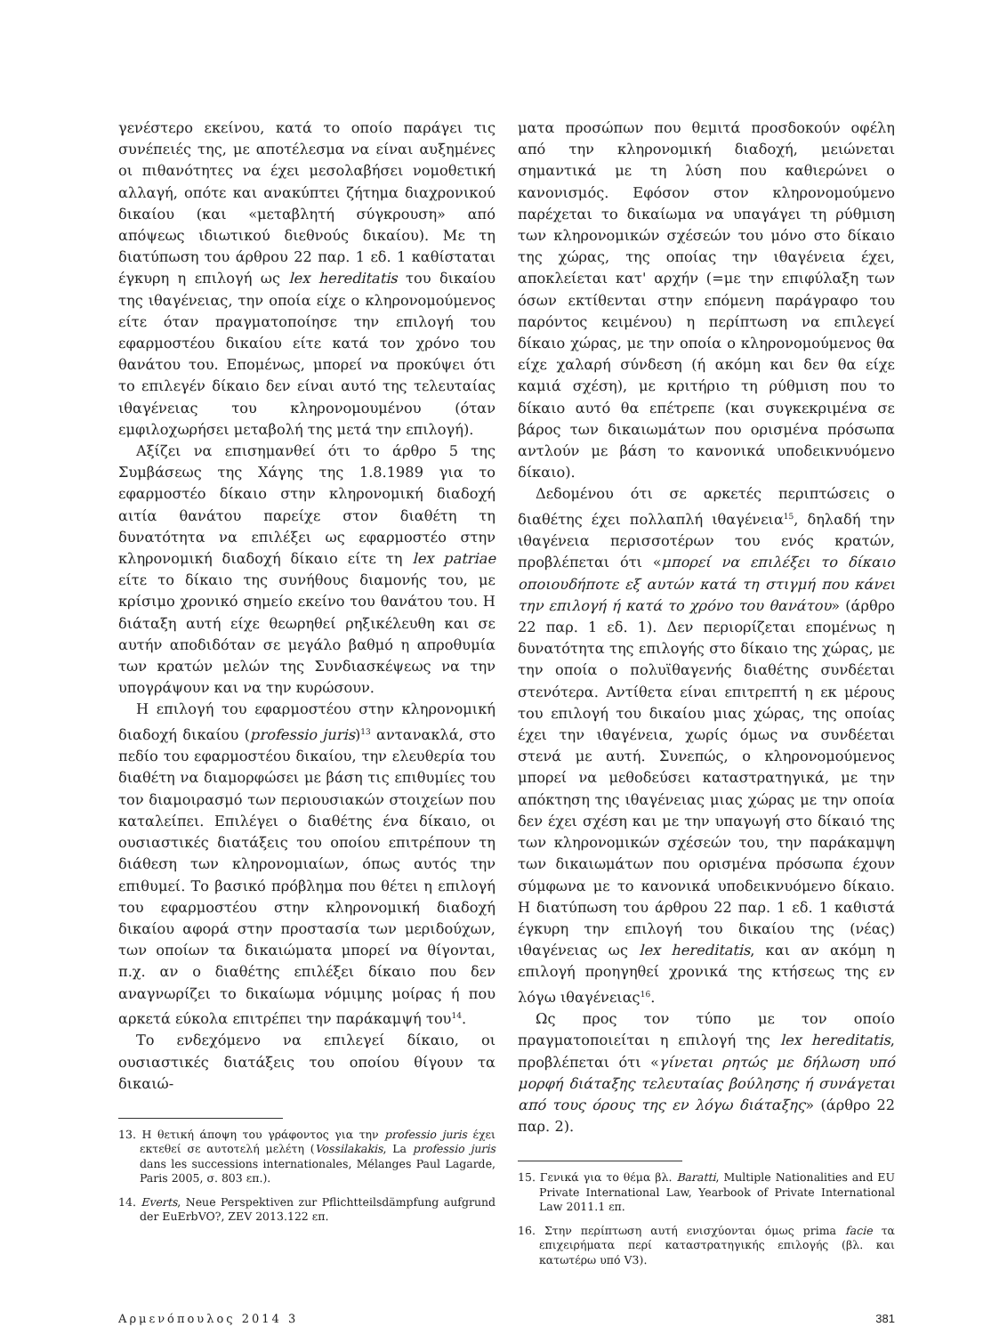γενέστερο εκείνου, κατά το οποίο παράγει τις συνέπειές της, με αποτέλεσμα να είναι αυξημένες οι πιθανότητες να έχει μεσολαβήσει νομοθετική αλλαγή, οπότε και ανακύπτει ζήτημα διαχρονικού δικαίου (και «μεταβλητή σύγκρουση» από απόψεως ιδιωτικού διεθνούς δικαίου). Με τη διατύπωση του άρθρου 22 παρ. 1 εδ. 1 καθίσταται έγκυρη η επιλογή ως lex hereditatis του δικαίου της ιθαγένειας, την οποία είχε ο κληρονομούμενος είτε όταν πραγματοποίησε την επιλογή του εφαρμοστέου δικαίου είτε κατά τον χρόνο του θανάτου του. Επομένως, μπορεί να προκύψει ότι το επιλεγέν δίκαιο δεν είναι αυτό της τελευταίας ιθαγένειας του κληρονομουμένου (όταν εμφιλοχωρήσει μεταβολή της μετά την επιλογή).
Αξίζει να επισημανθεί ότι το άρθρο 5 της Συμβάσεως της Χάγης της 1.8.1989 για το εφαρμοστέο δίκαιο στην κληρονομική διαδοχή αιτία θανάτου παρείχε στον διαθέτη τη δυνατότητα να επιλέξει ως εφαρμοστέο στην κληρονομική διαδοχή δίκαιο είτε τη lex patriae είτε το δίκαιο της συνήθους διαμονής του, με κρίσιμο χρονικό σημείο εκείνο του θανάτου του. Η διάταξη αυτή είχε θεωρηθεί ρηξικέλευθη και σε αυτήν αποδιδόταν σε μεγάλο βαθμό η απροθυμία των κρατών μελών της Συνδιασκέψεως να την υπογράψουν και να την κυρώσουν.
Η επιλογή του εφαρμοστέου στην κληρονομική διαδοχή δικαίου (professio juris)<sup>13</sup> αντανακλά, στο πεδίο του εφαρμοστέου δικαίου, την ελευθερία του διαθέτη να διαμορφώσει με βάση τις επιθυμίες του τον διαμοιρασμό των περιουσιακών στοιχείων που καταλείπει. Επιλέγει ο διαθέτης ένα δίκαιο, οι ουσιαστικές διατάξεις του οποίου επιτρέπουν τη διάθεση των κληρονομιαίων, όπως αυτός την επιθυμεί. Το βασικό πρόβλημα που θέτει η επιλογή του εφαρμοστέου στην κληρονομική διαδοχή δικαίου αφορά στην προστασία των μεριδούχων, των οποίων τα δικαιώματα μπορεί να θίγονται, π.χ. αν ο διαθέτης επιλέξει δίκαιο που δεν αναγνωρίζει το δικαίωμα νόμιμης μοίρας ή που αρκετά εύκολα επιτρέπει την παράκαμψή του<sup>14</sup>.
Το ενδεχόμενο να επιλεγεί δίκαιο, οι ουσιαστικές διατάξεις του οποίου θίγουν τα δικαιώ-
13. Η θετική άποψη του γράφοντος για την professio juris έχει εκτεθεί σε αυτοτελή μελέτη (Vossilakakis, La professio juris dans les successions internationales, Mélanges Paul Lagarde, Paris 2005, σ. 803 επ.).
14. Everts, Neue Perspektiven zur Pflichtteilsdämpfung aufgrund der EuErbVO?, ZEV 2013.122 επ.
ματα προσώπων που θεμιτά προσδοκούν οφέλη από την κληρονομική διαδοχή, μειώνεται σημαντικά με τη λύση που καθιερώνει ο κανονισμός. Εφόσον στον κληρονομούμενο παρέχεται το δικαίωμα να υπαγάγει τη ρύθμιση των κληρονομικών σχέσεών του μόνο στο δίκαιο της χώρας, της οποίας την ιθαγένεια έχει, αποκλείεται κατ' αρχήν (=με την επιφύλαξη των όσων εκτίθενται στην επόμενη παράγραφο του παρόντος κειμένου) η περίπτωση να επιλεγεί δίκαιο χώρας, με την οποία ο κληρονομούμενος θα είχε χαλαρή σύνδεση (ή ακόμη και δεν θα είχε καμιά σχέση), με κριτήριο τη ρύθμιση που το δίκαιο αυτό θα επέτρεπε (και συγκεκριμένα σε βάρος των δικαιωμάτων που ορισμένα πρόσωπα αντλούν με βάση το κανονικά υποδεικνυόμενο δίκαιο).
Δεδομένου ότι σε αρκετές περιπτώσεις ο διαθέτης έχει πολλαπλή ιθαγένεια<sup>15</sup>, δηλαδή την ιθαγένεια περισσοτέρων του ενός κρατών, προβλέπεται ότι «μπορεί να επιλέξει το δίκαιο οποιουδήποτε εξ αυτών κατά τη στιγμή που κάνει την επιλογή ή κατά το χρόνο του θανάτου» (άρθρο 22 παρ. 1 εδ. 1). Δεν περιορίζεται επομένως η δυνατότητα της επιλογής στο δίκαιο της χώρας, με την οποία ο πολυϊθαγενής διαθέτης συνδέεται στενότερα. Αντίθετα είναι επιτρεπτή η εκ μέρους του επιλογή του δικαίου μιας χώρας, της οποίας έχει την ιθαγένεια, χωρίς όμως να συνδέεται στενά με αυτή. Συνεπώς, ο κληρονομούμενος μπορεί να μεθοδεύσει καταστρατηγικά, με την απόκτηση της ιθαγένειας μιας χώρας με την οποία δεν έχει σχέση και με την υπαγωγή στο δίκαιό της των κληρονομικών σχέσεών του, την παράκαμψη των δικαιωμάτων που ορισμένα πρόσωπα έχουν σύμφωνα με το κανονικά υποδεικνυόμενο δίκαιο. Η διατύπωση του άρθρου 22 παρ. 1 εδ. 1 καθιστά έγκυρη την επιλογή του δικαίου της (νέας) ιθαγένειας ως lex hereditatis, και αν ακόμη η επιλογή προηγηθεί χρονικά της κτήσεως της εν λόγω ιθαγένειας<sup>16</sup>.
Ως προς τον τύπο με τον οποίο πραγματοποιείται η επιλογή της lex hereditatis, προβλέπεται ότι «γίνεται ρητώς με δήλωση υπό μορφή διάταξης τελευταίας βούλησης ή συνάγεται από τους όρους της εν λόγω διάταξης» (άρθρο 22 παρ. 2).
15. Γενικά για το θέμα βλ. Baratti, Multiple Nationalities and EU Private International Law, Yearbook of Private International Law 2011.1 επ.
16. Στην περίπτωση αυτή ενισχύονται όμως prima facie τα επιχειρήματα περί καταστρατηγικής επιλογής (βλ. και κατωτέρω υπό V3).
Αρμενόπουλος 2014 3 381